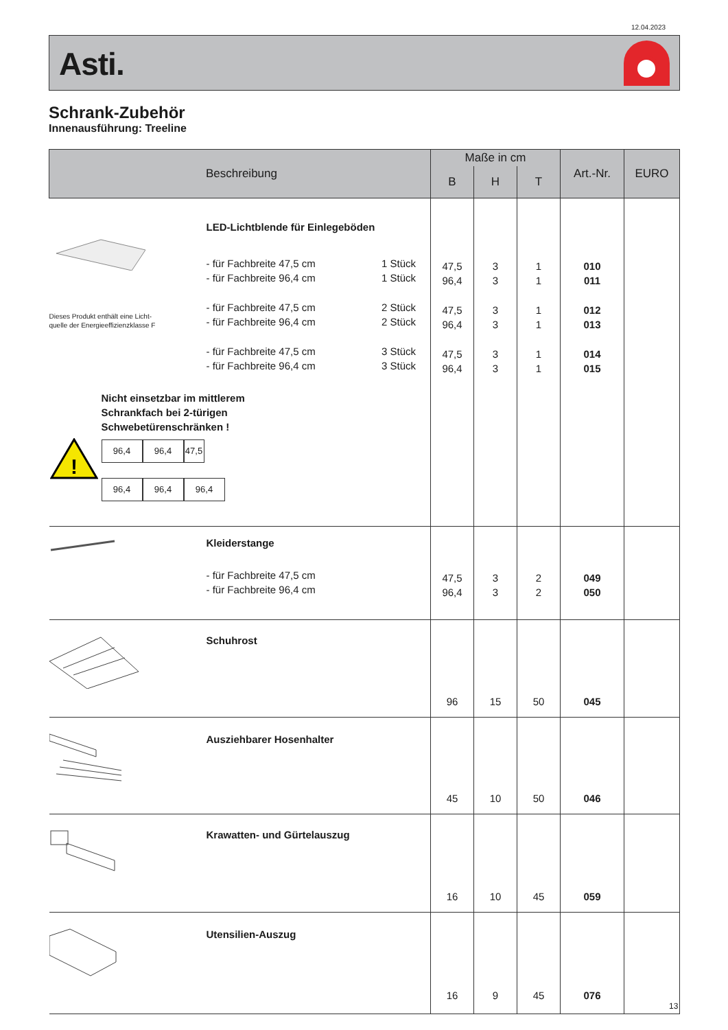12.04.2023
Asti.
Schrank-Zubehör
Innenausführung: Treeline
| Beschreibung | Maße in cm | | | Art.-Nr. | EURO |
| --- | --- | --- | --- | --- | --- |
| | B | H | T | | |
| Dieses Produkt enthält eine Licht- quelle der Energieeffizienzklasse F LED-Lichtblende für Einlegeböden - für Fachbreite 47,5 cm 1 Stück - für Fachbreite 96,4 cm 1 Stück - für Fachbreite 47,5 cm 2 Stück - für Fachbreite 96,4 cm 2 Stück - für Fachbreite 47,5 cm 3 Stück - für Fachbreite 96,4 cm 3 Stück ! Nicht einsetzbar im mittlerem Schrankfach bei 2-türigen Schwebetürenschränken ! 96,4 96,4 47,5 96,4 96,4 96,4 | 47,5 96,4 47,5 96,4 47,5 96,4 | 3 3 3 3 3 3 | 1 1 1 1 1 1 | 010 011 012 013 014 015 | |
| Kleiderstange - für Fachbreite 47,5 cm - für Fachbreite 96,4 cm | 47,5 96,4 | 3 3 | 2 2 | 049 050 | |
| Schuhrost | 96 | 15 | 50 | 045 | |
| Ausziehbarer Hosenhalter | 45 | 10 | 50 | 046 | |
| Krawatten- und Gürtelauszug | 16 | 10 | 45 | 059 | |
| Utensilien-Auszug | 16 | 9 | 45 | 076 | |
13